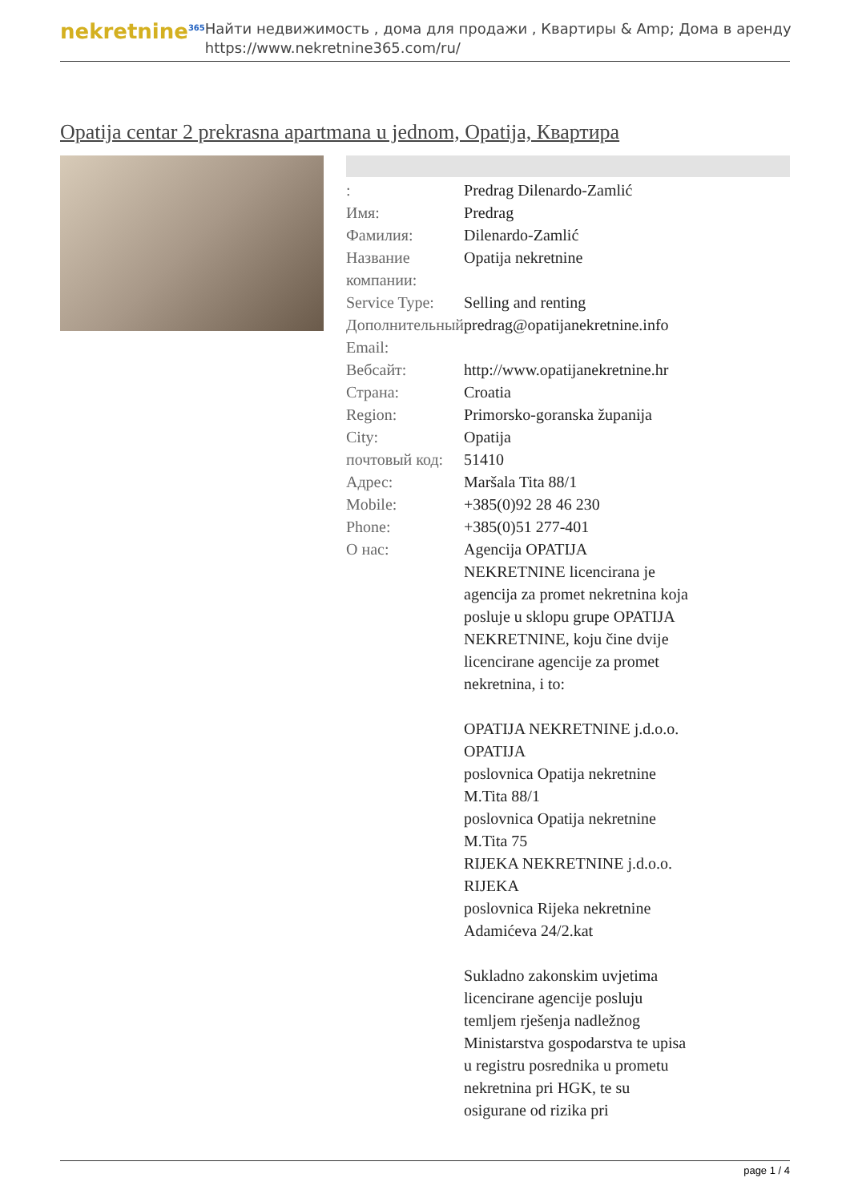nekretnine<sup>365</sup>
Найти недвижимость , дома для продажи , Квартиры & Amp; Дома в аренду
https://www.nekretnine365.com/ru/
Opatija centar 2 prekrasna apartmana u jednom, Opatija, Квартира
| : | Predrag Dilenardo-Zamlić |
| Имя: | Predrag |
| Фамилия: | Dilenardo-Zamlić |
| Название компании: | Opatija nekretnine |
| Service Type: | Selling and renting |
| Дополнительный Email: | predrag@opatijanekretnine.info |
| Вебсайт: | http://www.opatijanekretnine.hr |
| Страна: | Croatia |
| Region: | Primorsko-goranska županija |
| City: | Opatija |
| почтовый код: | 51410 |
| Адрес: | Maršala Tita 88/1 |
| Mobile: | +385(0)92 28 46 230 |
| Phone: | +385(0)51 277-401 |
| О нас: | Agencija OPATIJA NEKRETNINE licencirana je agencija za promet nekretnina koja posluje u sklopu grupe OPATIJA NEKRETNINE, koju čine dvije licencirane agencije za promet nekretnina, i to: OPATIJA NEKRETNINE j.d.o.o. OPATIJA poslovnica Opatija nekretnine M.Tita 88/1 poslovnica Opatija nekretnine M.Tita 75 RIJEKA NEKRETNINE j.d.o.o. RIJEKA poslovnica Rijeka nekretnine Adamićeva 24/2.kat Sukladno zakonskim uvjetima licencirane agencije posluju temljem rješenja nadležnog Ministarstva gospodarstva te upisa u registru posrednika u prometu nekretnina pri HGK, te su osigurane od rizika pri |
page 1 / 4